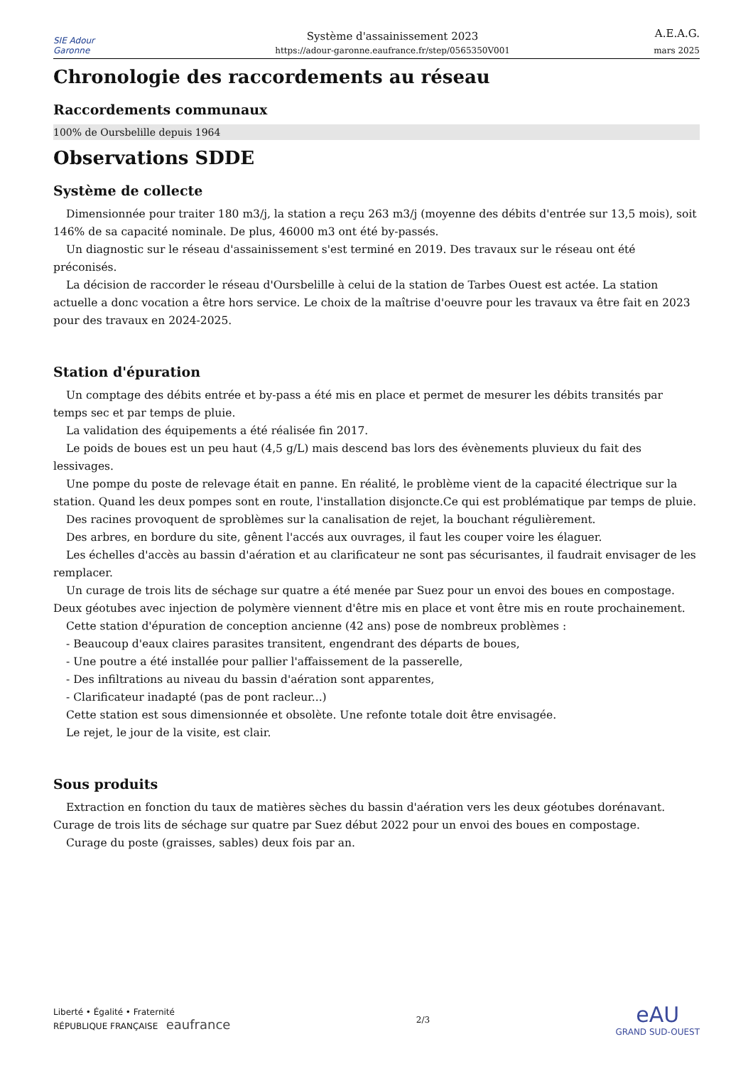SIE Adour Garonne
Système d'assainissement 2023
https://adour-garonne.eaufrance.fr/step/0565350V001
A.E.A.G.
mars 2025
Chronologie des raccordements au réseau
Raccordements communaux
100% de Oursbelille depuis 1964
Observations SDDE
Système de collecte
Dimensionnée pour traiter 180 m3/j, la station a reçu 263 m3/j (moyenne des débits d'entrée sur 13,5 mois), soit 146% de sa capacité nominale. De plus, 46000 m3 ont été by-passés.
Un diagnostic sur le réseau d'assainissement s'est terminé en 2019. Des travaux sur le réseau ont été préconisés.
La décision de raccorder le réseau d'Oursbelille à celui de la station de Tarbes Ouest est actée. La station actuelle a donc vocation a être hors service. Le choix de la maîtrise d'oeuvre pour les travaux va être fait en 2023 pour des travaux en 2024-2025.
Station d'épuration
Un comptage des débits entrée et by-pass a été mis en place et permet de mesurer les débits transités par temps sec et par temps de pluie.
La validation des équipements a été réalisée fin 2017.
Le poids de boues est un peu haut (4,5 g/L) mais descend bas lors des évènements pluvieux du fait des lessivages.
Une pompe du poste de relevage était en panne. En réalité, le problème vient de la capacité électrique sur la station. Quand les deux pompes sont en route, l'installation disjoncte.Ce qui est problématique par temps de pluie.
Des racines provoquent de sproblèmes sur la canalisation de rejet, la bouchant régulièrement.
Des arbres, en bordure du site, gênent l'accés aux ouvrages, il faut les couper voire les élaguer.
Les échelles d'accès au bassin d'aération et au clarificateur ne sont pas sécurisantes, il faudrait envisager de les remplacer.
Un curage de trois lits de séchage sur quatre a été menée par Suez pour un envoi des boues en compostage. Deux géotubes avec injection de polymère viennent d'être mis en place et vont être mis en route prochainement.
Cette station d'épuration de conception ancienne (42 ans) pose de nombreux problèmes :
- Beaucoup d'eaux claires parasites transitent, engendrant des départs de boues,
- Une poutre a été installée pour pallier l'affaissement de la passerelle,
- Des infiltrations au niveau du bassin d'aération sont apparentes,
- Clarificateur inadapté (pas de pont racleur...)
Cette station est sous dimensionnée et obsolète. Une refonte totale doit être envisagée.
Le rejet, le jour de la visite, est clair.
Sous produits
Extraction en fonction du taux de matières sèches du bassin d'aération vers les deux géotubes dorénavant. Curage de trois lits de séchage sur quatre par Suez début 2022 pour un envoi des boues en compostage.
Curage du poste (graisses, sables) deux fois par an.
Liberté • Égalité • Fraternité
RÉPUBLIQUE FRANÇAISE eaufrance
2/3
eAU
GRAND SUD-OUEST